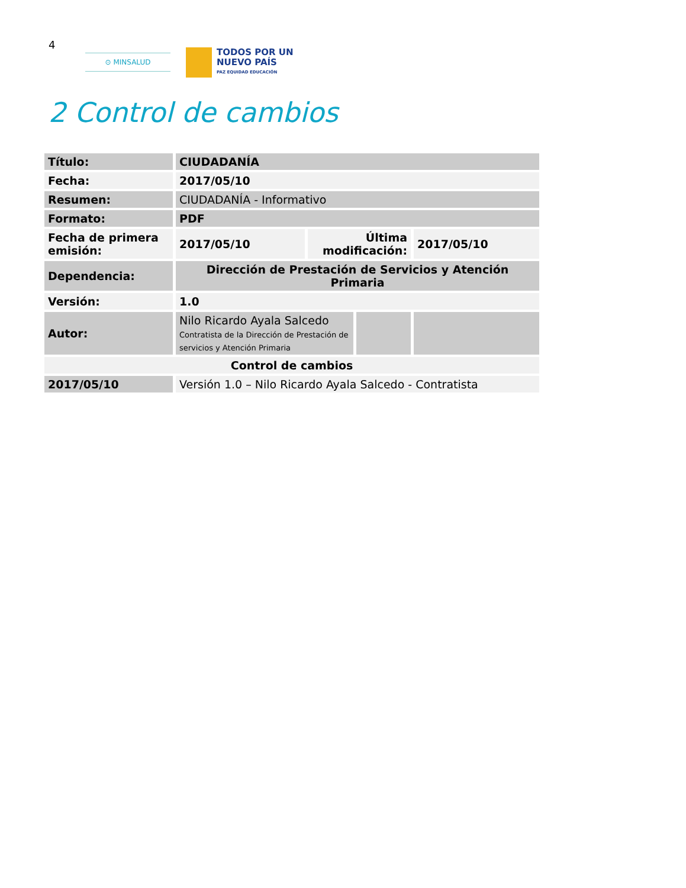4
⊙ MINSALUD
TODOS POR UN
NUEVO PAÍS
PAZ EQUIDAD EDUCACIÓN
2 Control de cambios
| Título: | CIUDADANÍA | | | |
| Fecha: | 2017/05/10 | | | |
| Resumen: | CIUDADANÍA - Informativo | | | |
| Formato: | PDF | | | |
| Fecha de primera emisión: | 2017/05/10 | Última modificación: | | 2017/05/10 |
| Dependencia: | Dirección de Prestación de Servicios y Atención Primaria | | | |
| Versión: | 1.0 | | | |
| Autor: | Nilo Ricardo Ayala Salcedo Contratista de la Dirección de Prestación de servicios y Atención Primaria | | | |
| Control de cambios | | | | |
| 2017/05/10 | Versión 1.0 – Nilo Ricardo Ayala Salcedo - Contratista | | | |